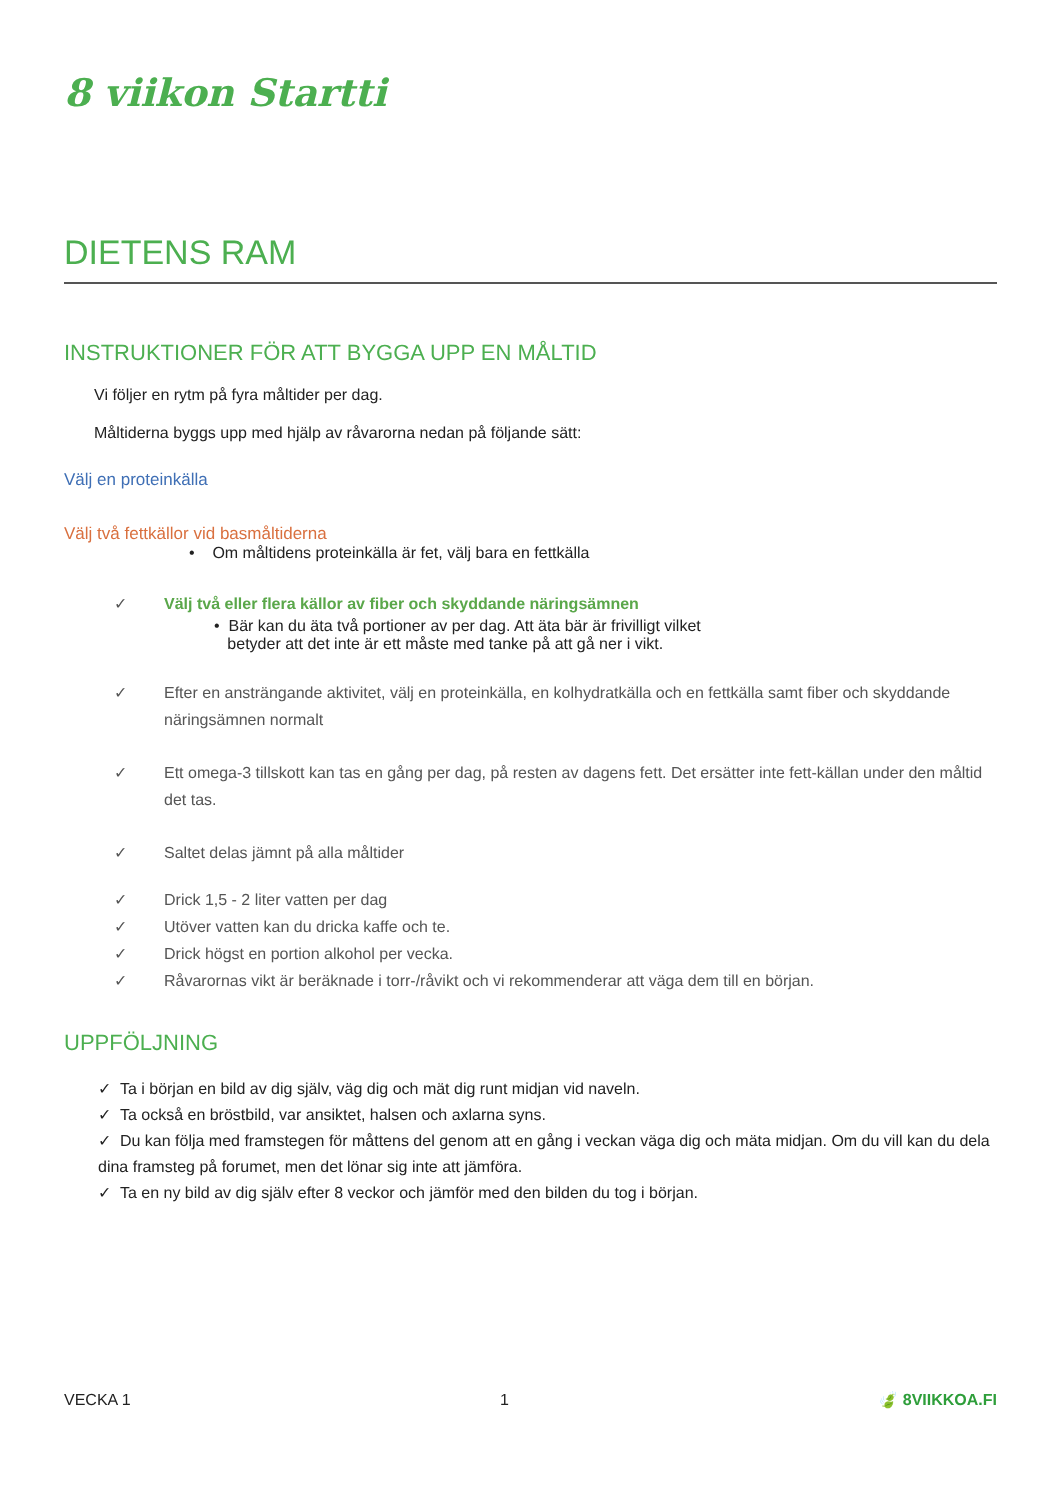8 viikon Startti
DIETENS RAM
INSTRUKTIONER FÖR ATT BYGGA UPP EN MÅLTID
Vi följer en rytm på fyra måltider per dag.
Måltiderna byggs upp med hjälp av råvarorna nedan på följande sätt:
Välj en proteinkälla
Välj två fettkällor vid basmåltiderna
• Om måltidens proteinkälla är fet, välj bara en fettkälla
✓ Välj två eller flera källor av fiber och skyddande näringsämnen
• Bär kan du äta två portioner av per dag. Att äta bär är frivilligt vilket
betyder att det inte är ett måste med tanke på att gå ner i vikt.
✓ Efter en ansträngande aktivitet, välj en proteinkälla, en kolhydratkälla och en fettkälla samt fiber och skyddande näringsämnen normalt
✓ Ett omega-3 tillskott kan tas en gång per dag, på resten av dagens fett. Det ersätter inte fett-källan under den måltid det tas.
✓ Saltet delas jämnt på alla måltider
✓ Drick 1,5 - 2 liter vatten per dag
✓ Utöver vatten kan du dricka kaffe och te.
✓ Drick högst en portion alkohol per vecka.
✓ Råvarornas vikt är beräknade i torr-/råvikt och vi rekommenderar att väga dem till en början.
UPPFÖLJNING
✓ Ta i början en bild av dig själv, väg dig och mät dig runt midjan vid naveln.
✓ Ta också en bröstbild, var ansiktet, halsen och axlarna syns.
✓ Du kan följa med framstegen för måttens del genom att en gång i veckan väga dig och mäta midjan. Om du vill kan du dela dina framsteg på forumet, men det lönar sig inte att jämföra.
✓ Ta en ny bild av dig själv efter 8 veckor och jämför med den bilden du tog i början.
VECKA 1 1 🍃 8VIIKKOA.FI